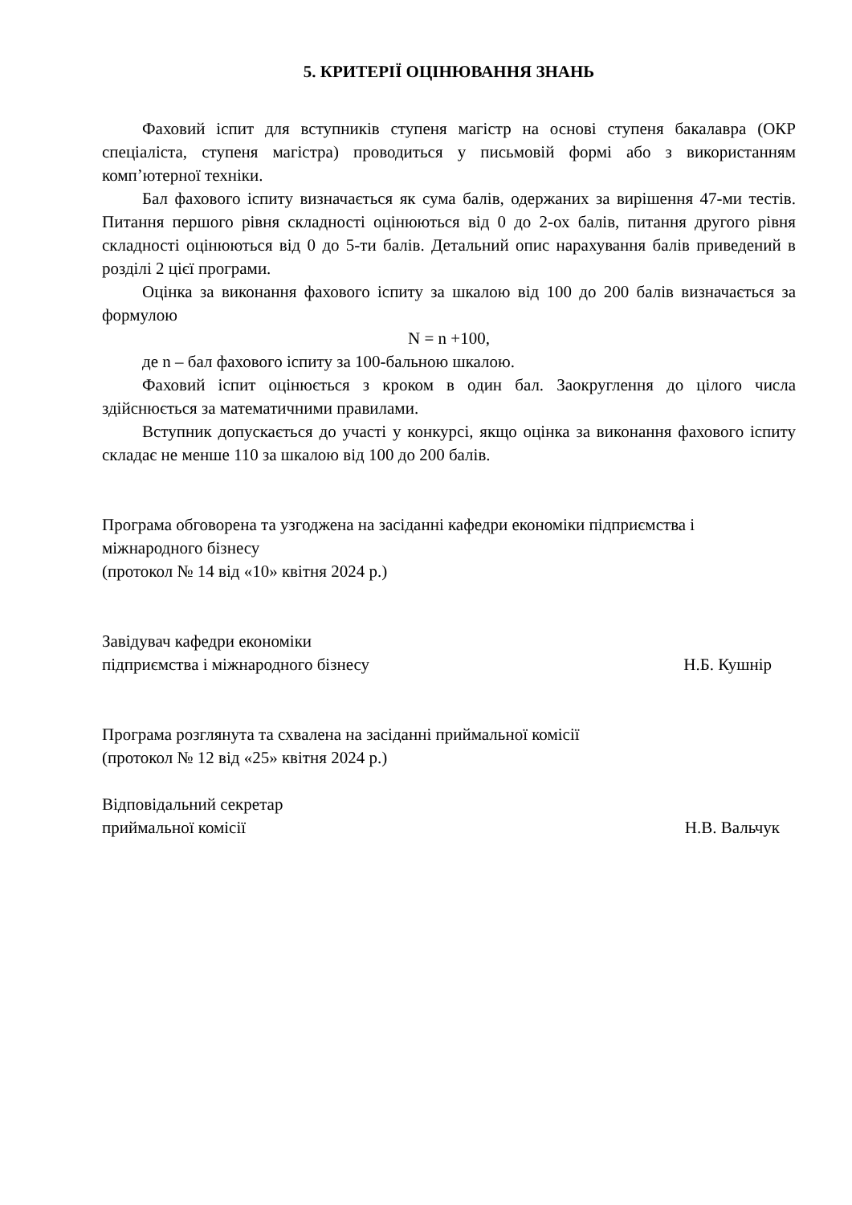5. КРИТЕРІЇ ОЦІНЮВАННЯ ЗНАНЬ
Фаховий іспит для вступників ступеня магістр на основі ступеня бакалавра (ОКР спеціаліста, ступеня магістра) проводиться у письмовій формі або з використанням комп’ютерної техніки.
Бал фахового іспиту визначається як сума балів, одержаних за вирішення 47-ми тестів. Питання першого рівня складності оцінюються від 0 до 2-ох балів, питання другого рівня складності оцінюються від 0 до 5-ти балів. Детальний опис нарахування балів приведений в розділі 2 цієї програми.
Оцінка за виконання фахового іспиту за шкалою від 100 до 200 балів визначається за формулою
N = n +100,
де n – бал фахового іспиту за 100-бальною шкалою.
Фаховий іспит оцінюється з кроком в один бал. Заокруглення до цілого числа здійснюється за математичними правилами.
Вступник допускається до участі у конкурсі, якщо оцінка за виконання фахового іспиту складає не менше 110 за шкалою від 100 до 200 балів.
Програма обговорена та узгоджена на засіданні кафедри економіки підприємства і міжнародного бізнесу
(протокол № 14 від «10» квітня 2024 р.)
Завідувач кафедри економіки
підприємства і міжнародного бізнесу
Н.Б. Кушнір
Програма розглянута та схвалена на засіданні приймальної комісії
(протокол № 12 від «25» квітня 2024 р.)
Відповідальний секретар
приймальної комісії
Н.В. Вальчук